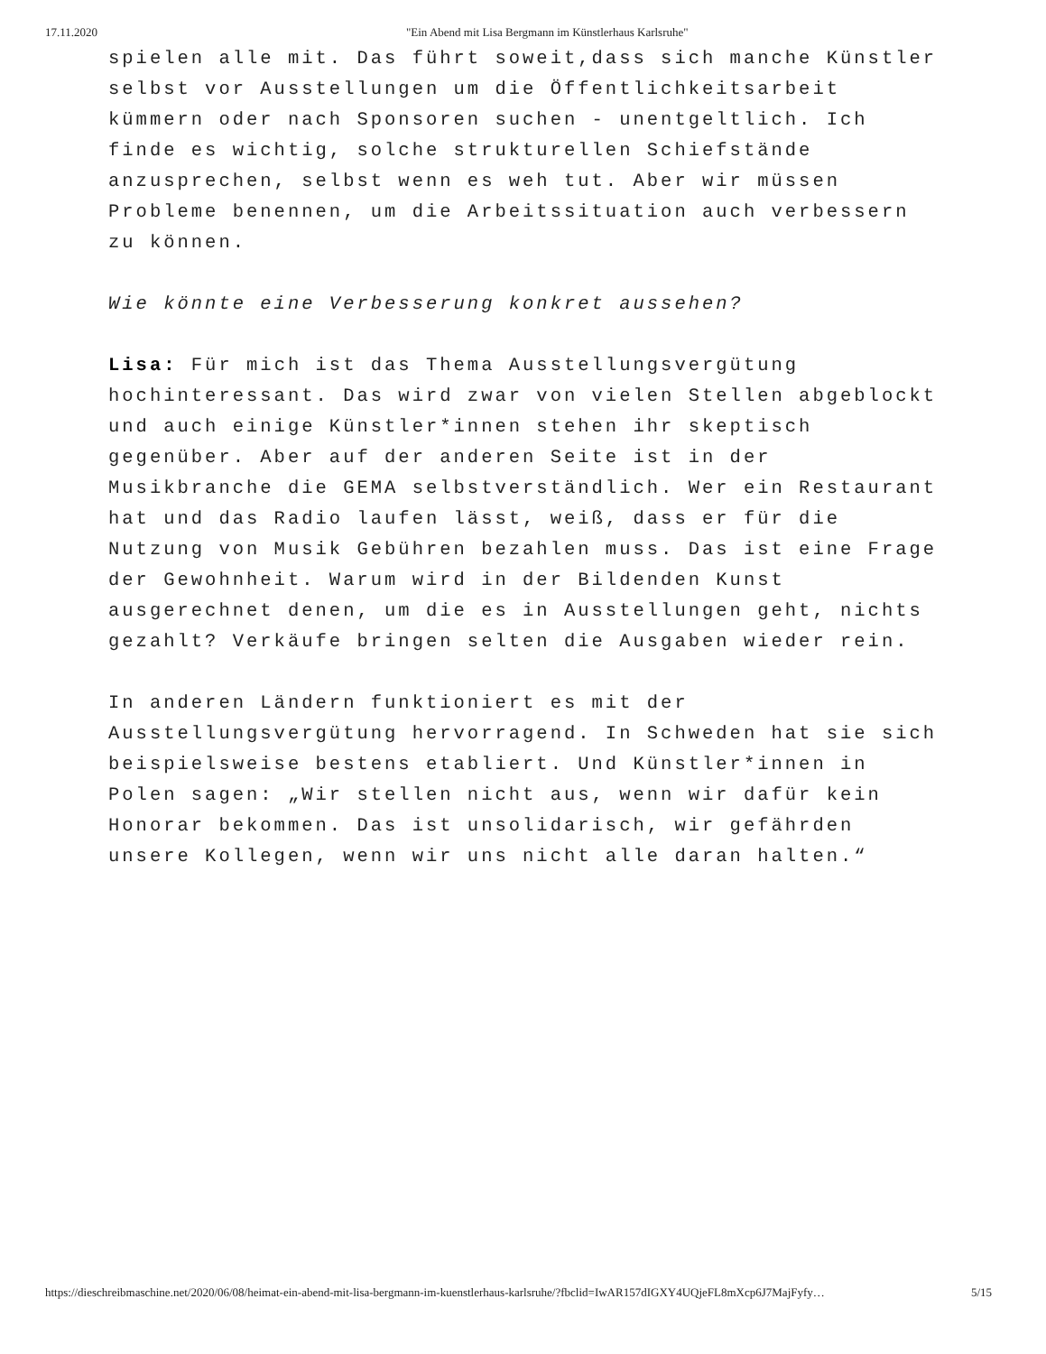17.11.2020 "Ein Abend mit Lisa Bergmann im Künstlerhaus Karlsruhe"
spielen alle mit. Das führt soweit,dass sich manche Künstler selbst vor Ausstellungen um die Öffentlichkeitsarbeit kümmern oder nach Sponsoren suchen - unentgeltlich. Ich finde es wichtig, solche strukturellen Schiefstände anzusprechen, selbst wenn es weh tut. Aber wir müssen Probleme benennen, um die Arbeitssituation auch verbessern zu können.
Wie könnte eine Verbesserung konkret aussehen?
Lisa: Für mich ist das Thema Ausstellungsvergütung hochinteressant. Das wird zwar von vielen Stellen abgeblockt und auch einige Künstler*innen stehen ihr skeptisch gegenüber. Aber auf der anderen Seite ist in der Musikbranche die GEMA selbstverständlich. Wer ein Restaurant hat und das Radio laufen lässt, weiß, dass er für die Nutzung von Musik Gebühren bezahlen muss. Das ist eine Frage der Gewohnheit. Warum wird in der Bildenden Kunst ausgerechnet denen, um die es in Ausstellungen geht, nichts gezahlt? Verkäufe bringen selten die Ausgaben wieder rein.
In anderen Ländern funktioniert es mit der Ausstellungsvergütung hervorragend. In Schweden hat sie sich beispielsweise bestens etabliert. Und Künstler*innen in Polen sagen: „Wir stellen nicht aus, wenn wir dafür kein Honorar bekommen. Das ist unsolidarisch, wir gefährden unsere Kollegen, wenn wir uns nicht alle daran halten.“
https://dieschreibmaschine.net/2020/06/08/heimat-ein-abend-mit-lisa-bergmann-im-kuenstlerhaus-karlsruhe/?fbclid=IwAR157dIGXY4UQjeFL8mXcp6J7MajFyfy… 5/15